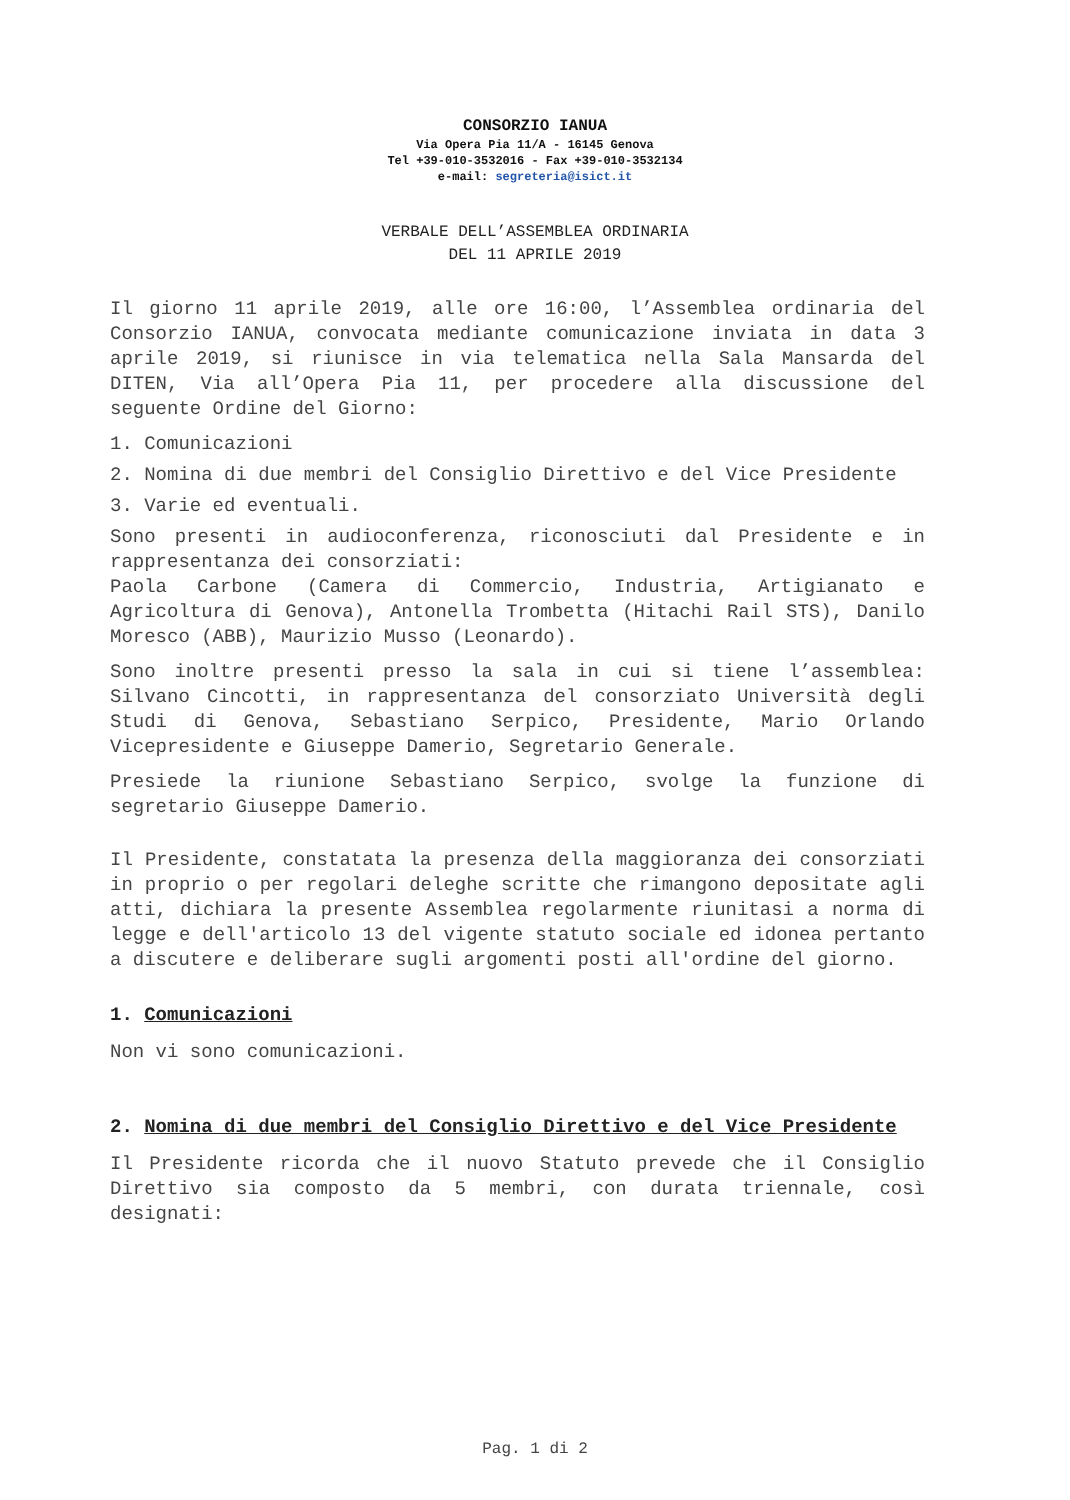CONSORZIO IANUA
Via Opera Pia 11/A - 16145 Genova
Tel +39-010-3532016 - Fax +39-010-3532134
e-mail: segreteria@isict.it
VERBALE DELL’ASSEMBLEA ORDINARIA
DEL 11 APRILE 2019
Il giorno 11 aprile 2019, alle ore 16:00, l’Assemblea ordinaria del Consorzio IANUA, convocata mediante comunicazione inviata in data 3 aprile 2019, si riunisce in via telematica nella Sala Mansarda del DITEN, Via all’Opera Pia 11, per procedere alla discussione del seguente Ordine del Giorno:
1. Comunicazioni
2. Nomina di due membri del Consiglio Direttivo e del Vice Presidente
3. Varie ed eventuali.
Sono presenti in audioconferenza, riconosciuti dal Presidente e in rappresentanza dei consorziati:
Paola Carbone (Camera di Commercio, Industria, Artigianato e Agricoltura di Genova), Antonella Trombetta (Hitachi Rail STS), Danilo Moresco (ABB), Maurizio Musso (Leonardo).
Sono inoltre presenti presso la sala in cui si tiene l’assemblea: Silvano Cincotti, in rappresentanza del consorziato Università degli Studi di Genova, Sebastiano Serpico, Presidente, Mario Orlando Vicepresidente e Giuseppe Damerio, Segretario Generale.
Presiede la riunione Sebastiano Serpico, svolge la funzione di segretario Giuseppe Damerio.
Il Presidente, constatata la presenza della maggioranza dei consorziati in proprio o per regolari deleghe scritte che rimangono depositate agli atti, dichiara la presente Assemblea regolarmente riunitasi a norma di legge e dell'articolo 13 del vigente statuto sociale ed idonea pertanto a discutere e deliberare sugli argomenti posti all'ordine del giorno.
1. Comunicazioni
Non vi sono comunicazioni.
2. Nomina di due membri del Consiglio Direttivo e del Vice Presidente
Il Presidente ricorda che il nuovo Statuto prevede che il Consiglio Direttivo sia composto da 5 membri, con durata triennale, così designati:
Pag. 1 di 2